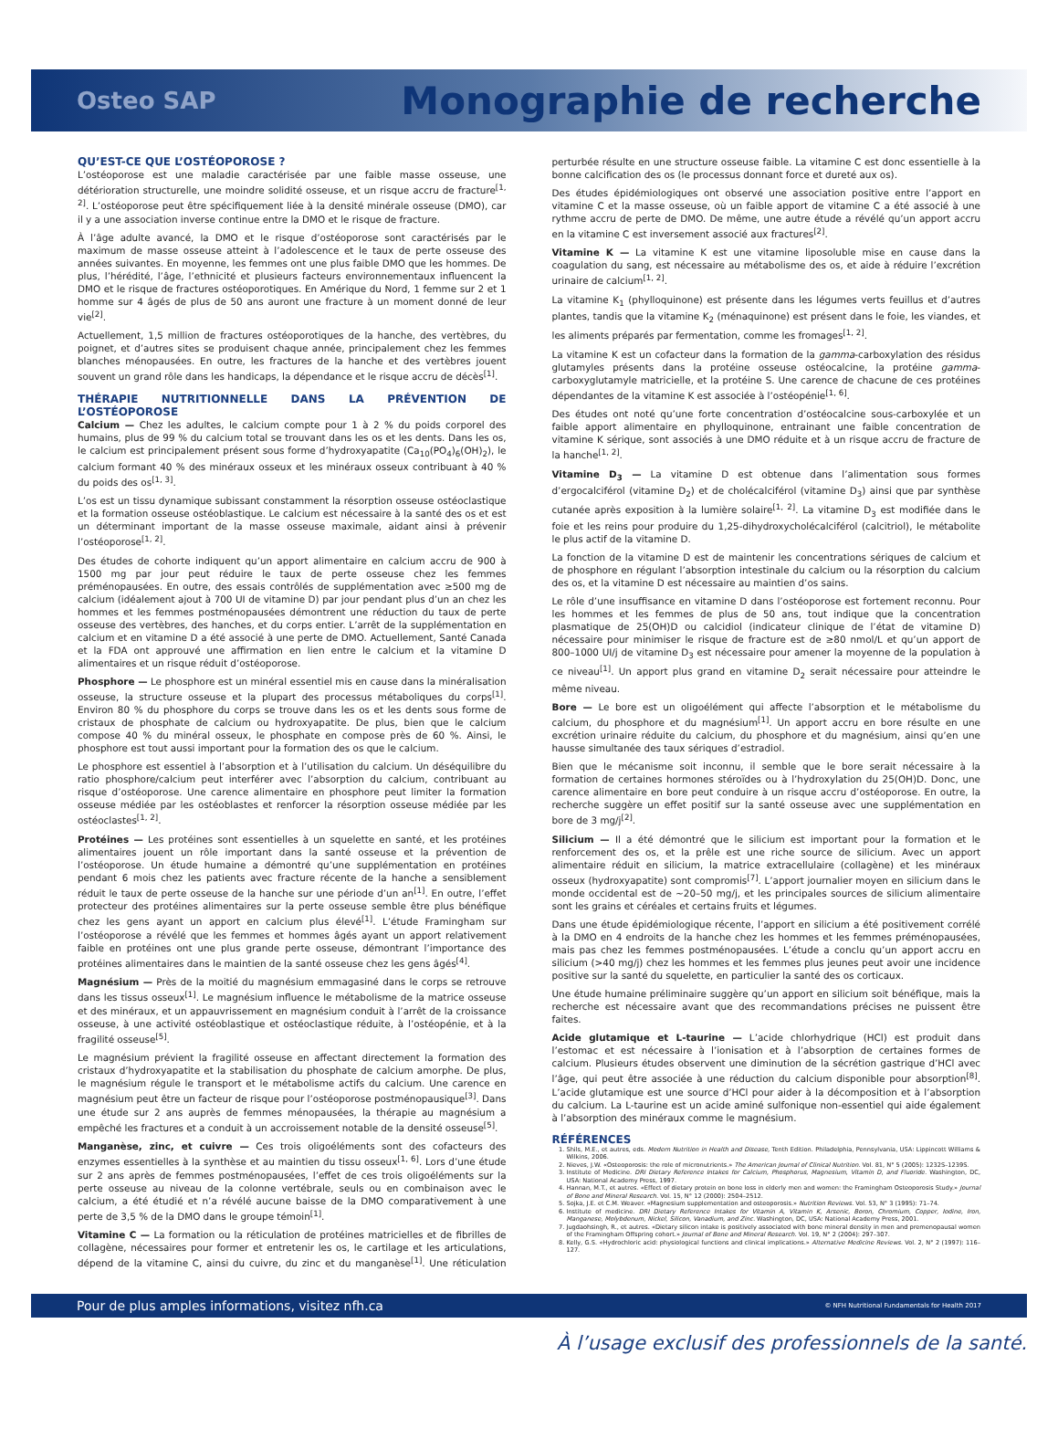Osteo SAP Monographie de recherche
QU’EST-CE QUE L’OSTÉOPOROSE ?
L’ostéoporose est une maladie caractérisée par une faible masse osseuse, une détérioration structurelle, une moindre solidité osseuse, et un risque accru de fracture<sup>[1, 2]</sup>. L’ostéoporose peut être spécifiquement liée à la densité minérale osseuse (DMO), car il y a une association inverse continue entre la DMO et le risque de fracture.
À l’âge adulte avancé, la DMO et le risque d’ostéoporose sont caractérisés par le maximum de masse osseuse atteint à l’adolescence et le taux de perte osseuse des années suivantes. En moyenne, les femmes ont une plus faible DMO que les hommes. De plus, l’hérédité, l’âge, l’ethnicité et plusieurs facteurs environnementaux influencent la DMO et le risque de fractures ostéoporotiques. En Amérique du Nord, 1 femme sur 2 et 1 homme sur 4 âgés de plus de 50 ans auront une fracture à un moment donné de leur vie<sup>[2]</sup>.
Actuellement, 1,5 million de fractures ostéoporotiques de la hanche, des vertèbres, du poignet, et d’autres sites se produisent chaque année, principalement chez les femmes blanches ménopausées. En outre, les fractures de la hanche et des vertèbres jouent souvent un grand rôle dans les handicaps, la dépendance et le risque accru de décès<sup>[1]</sup>.
THÉRAPIE NUTRITIONNELLE DANS LA PRÉVENTION DE L’OSTÉOPOROSE
Calcium — Chez les adultes, le calcium compte pour 1 à 2 % du poids corporel des humains, plus de 99 % du calcium total se trouvant dans les os et les dents. Dans les os, le calcium est principalement présent sous forme d’hydroxyapatite (Ca<sub>10</sub>(PO<sub>4</sub>)<sub>6</sub>(OH)<sub>2</sub>), le calcium formant 40 % des minéraux osseux et les minéraux osseux contribuant à 40 % du poids des os<sup>[1, 3]</sup>.
L’os est un tissu dynamique subissant constamment la résorption osseuse ostéoclastique et la formation osseuse ostéoblastique. Le calcium est nécessaire à la santé des os et est un déterminant important de la masse osseuse maximale, aidant ainsi à prévenir l’ostéoporose<sup>[1, 2]</sup>.
Des études de cohorte indiquent qu’un apport alimentaire en calcium accru de 900 à 1500 mg par jour peut réduire le taux de perte osseuse chez les femmes préménopausées. En outre, des essais contrôlés de supplémentation avec ≥500 mg de calcium (idéalement ajout à 700 UI de vitamine D) par jour pendant plus d’un an chez les hommes et les femmes postménopausées démontrent une réduction du taux de perte osseuse des vertèbres, des hanches, et du corps entier. L’arrêt de la supplémentation en calcium et en vitamine D a été associé à une perte de DMO. Actuellement, Santé Canada et la FDA ont approuvé une affirmation en lien entre le calcium et la vitamine D alimentaires et un risque réduit d’ostéoporose.
Phosphore — Le phosphore est un minéral essentiel mis en cause dans la minéralisation osseuse, la structure osseuse et la plupart des processus métaboliques du corps<sup>[1]</sup>. Environ 80 % du phosphore du corps se trouve dans les os et les dents sous forme de cristaux de phosphate de calcium ou hydroxyapatite. De plus, bien que le calcium compose 40 % du minéral osseux, le phosphate en compose près de 60 %. Ainsi, le phosphore est tout aussi important pour la formation des os que le calcium.
Le phosphore est essentiel à l’absorption et à l’utilisation du calcium. Un déséquilibre du ratio phosphore/calcium peut interférer avec l’absorption du calcium, contribuant au risque d’ostéoporose. Une carence alimentaire en phosphore peut limiter la formation osseuse médiée par les ostéoblastes et renforcer la résorption osseuse médiée par les ostéoclastes<sup>[1, 2]</sup>.
Protéines — Les protéines sont essentielles à un squelette en santé, et les protéines alimentaires jouent un rôle important dans la santé osseuse et la prévention de l’ostéoporose. Un étude humaine a démontré qu’une supplémentation en protéines pendant 6 mois chez les patients avec fracture récente de la hanche a sensiblement réduit le taux de perte osseuse de la hanche sur une période d’un an<sup>[1]</sup>. En outre, l’effet protecteur des protéines alimentaires sur la perte osseuse semble être plus bénéfique chez les gens ayant un apport en calcium plus élevé<sup>[1]</sup>. L’étude Framingham sur l’ostéoporose a révélé que les femmes et hommes âgés ayant un apport relativement faible en protéines ont une plus grande perte osseuse, démontrant l’importance des protéines alimentaires dans le maintien de la santé osseuse chez les gens âgés<sup>[4]</sup>.
Magnésium — Près de la moitié du magnésium emmagasiné dans le corps se retrouve dans les tissus osseux<sup>[1]</sup>. Le magnésium influence le métabolisme de la matrice osseuse et des minéraux, et un appauvrissement en magnésium conduit à l’arrêt de la croissance osseuse, à une activité ostéoblastique et ostéoclastique réduite, à l’ostéopénie, et à la fragilité osseuse<sup>[5]</sup>.
Le magnésium prévient la fragilité osseuse en affectant directement la formation des cristaux d’hydroxyapatite et la stabilisation du phosphate de calcium amorphe. De plus, le magnésium régule le transport et le métabolisme actifs du calcium. Une carence en magnésium peut être un facteur de risque pour l’ostéoporose postménopausique<sup>[3]</sup>. Dans une étude sur 2 ans auprès de femmes ménopausées, la thérapie au magnésium a empêché les fractures et a conduit à un accroissement notable de la densité osseuse<sup>[5]</sup>.
Manganèse, zinc, et cuivre — Ces trois oligoéléments sont des cofacteurs des enzymes essentielles à la synthèse et au maintien du tissu osseux<sup>[1, 6]</sup>. Lors d’une étude sur 2 ans après de femmes postménopausées, l’effet de ces trois oligoéléments sur la perte osseuse au niveau de la colonne vertébrale, seuls ou en combinaison avec le calcium, a été étudié et n’a révélé aucune baisse de la DMO comparativement à une perte de 3,5 % de la DMO dans le groupe témoin<sup>[1]</sup>.
Vitamine C — La formation ou la réticulation de protéines matricielles et de fibrilles de collagène, nécessaires pour former et entretenir les os, le cartilage et les articulations, dépend de la vitamine C, ainsi du cuivre, du zinc et du manganèse<sup>[1]</sup>. Une réticulation perturbée résulte en une structure osseuse faible. La vitamine C est donc essentielle à la bonne calcification des os (le processus donnant force et dureté aux os).
Des études épidémiologiques ont observé une association positive entre l’apport en vitamine C et la masse osseuse, où un faible apport de vitamine C a été associé à une rythme accru de perte de DMO. De même, une autre étude a révélé qu’un apport accru en la vitamine C est inversement associé aux fractures<sup>[2]</sup>.
Vitamine K — La vitamine K est une vitamine liposoluble mise en cause dans la coagulation du sang, est nécessaire au métabolisme des os, et aide à réduire l’excrétion urinaire de calcium<sup>[1, 2]</sup>.
La vitamine K<sub>1</sub> (phylloquinone) est présente dans les légumes verts feuillus et d’autres plantes, tandis que la vitamine K<sub>2</sub> (ménaquinone) est présent dans le foie, les viandes, et les aliments préparés par fermentation, comme les fromages<sup>[1, 2]</sup>.
La vitamine K est un cofacteur dans la formation de la gamma-carboxylation des résidus glutamyles présents dans la protéine osseuse ostéocalcine, la protéine gamma-carboxyglutamyle matricielle, et la protéine S. Une carence de chacune de ces protéines dépendantes de la vitamine K est associée à l’ostéopénie<sup>[1, 6]</sup>.
Des études ont noté qu’une forte concentration d’ostéocalcine sous-carboxylée et un faible apport alimentaire en phylloquinone, entrainant une faible concentration de vitamine K sérique, sont associés à une DMO réduite et à un risque accru de fracture de la hanche<sup>[1, 2]</sup>.
Vitamine D<sub>3</sub> — La vitamine D est obtenue dans l’alimentation sous formes d’ergocalciférol (vitamine D<sub>2</sub>) et de cholécalciférol (vitamine D<sub>3</sub>) ainsi que par synthèse cutanée après exposition à la lumière solaire<sup>[1, 2]</sup>. La vitamine D<sub>3</sub> est modifiée dans le foie et les reins pour produire du 1,25-dihydroxycholécalciférol (calcitriol), le métabolite le plus actif de la vitamine D.
La fonction de la vitamine D est de maintenir les concentrations sériques de calcium et de phosphore en régulant l’absorption intestinale du calcium ou la résorption du calcium des os, et la vitamine D est nécessaire au maintien d’os sains.
Le rôle d’une insuffisance en vitamine D dans l’ostéoporose est fortement reconnu. Pour les hommes et les femmes de plus de 50 ans, tout indique que la concentration plasmatique de 25(OH)D ou calcidiol (indicateur clinique de l’état de vitamine D) nécessaire pour minimiser le risque de fracture est de ≥80 nmol/L et qu’un apport de 800–1000 UI/j de vitamine D<sub>3</sub> est nécessaire pour amener la moyenne de la population à ce niveau<sup>[1]</sup>. Un apport plus grand en vitamine D<sub>2</sub> serait nécessaire pour atteindre le même niveau.
Bore — Le bore est un oligoélément qui affecte l’absorption et le métabolisme du calcium, du phosphore et du magnésium<sup>[1]</sup>. Un apport accru en bore résulte en une excrétion urinaire réduite du calcium, du phosphore et du magnésium, ainsi qu’en une hausse simultanée des taux sériques d’estradiol.
Bien que le mécanisme soit inconnu, il semble que le bore serait nécessaire à la formation de certaines hormones stéroïdes ou à l’hydroxylation du 25(OH)D. Donc, une carence alimentaire en bore peut conduire à un risque accru d’ostéoporose. En outre, la recherche suggère un effet positif sur la santé osseuse avec une supplémentation en bore de 3 mg/j<sup>[2]</sup>.
Silicium — Il a été démontré que le silicium est important pour la formation et le renforcement des os, et la prêle est une riche source de silicium. Avec un apport alimentaire réduit en silicium, la matrice extracellulaire (collagène) et les minéraux osseux (hydroxyapatite) sont compromis<sup>[7]</sup>. L’apport journalier moyen en silicium dans le monde occidental est de ~20–50 mg/j, et les principales sources de silicium alimentaire sont les grains et céréales et certains fruits et légumes.
Dans une étude épidémiologique récente, l’apport en silicium a été positivement corrélé à la DMO en 4 endroits de la hanche chez les hommes et les femmes préménopausées, mais pas chez les femmes postménopausées. L’étude a conclu qu’un apport accru en silicium (>40 mg/j) chez les hommes et les femmes plus jeunes peut avoir une incidence positive sur la santé du squelette, en particulier la santé des os corticaux.
Une étude humaine préliminaire suggère qu’un apport en silicium soit bénéfique, mais la recherche est nécessaire avant que des recommandations précises ne puissent être faites.
Acide glutamique et L-taurine — L’acide chlorhydrique (HCl) est produit dans l’estomac et est nécessaire à l’ionisation et à l’absorption de certaines formes de calcium. Plusieurs études observent une diminution de la sécrétion gastrique d’HCl avec l’âge, qui peut être associée à une réduction du calcium disponible pour absorption<sup>[8]</sup>. L’acide glutamique est une source d’HCl pour aider à la décomposition et à l’absorption du calcium. La L-taurine est un acide aminé sulfonique non-essentiel qui aide également à l’absorption des minéraux comme le magnésium.
RÉFÉRENCES
1. Shils, M.E., et autres, eds. Modern Nutrition in Health and Disease, Tenth Edition. Philadelphia, Pennsylvania, USA: Lippincott Williams & Wilkins, 2006.
2. Nieves, J.W. «Osteoporosis: the role of micronutrients.» The American Journal of Clinical Nutrition. Vol. 81, N° 5 (2005): 1232S–1239S.
3. Institute of Medicine. DRI Dietary Reference Intakes for Calcium, Phosphorus, Magnesium, Vitamin D, and Fluoride. Washington, DC, USA: National Academy Press, 1997.
4. Hannan, M.T., et autres. «Effect of dietary protein on bone loss in elderly men and women: the Framingham Osteoporosis Study.» Journal of Bone and Mineral Research. Vol. 15, N° 12 (2000): 2504–2512.
5. Sojka, J.E. et C.M. Weaver. «Magnesium supplementation and osteoporosis.» Nutrition Reviews. Vol. 53, N° 3 (1995): 71–74.
6. Institute of medicine. DRI Dietary Reference Intakes for Vitamin A, Vitamin K, Arsenic, Boron, Chromium, Copper, Iodine, Iron, Manganese, Molybdenum, Nickel, Silicon, Vanadium, and Zinc. Washington, DC, USA: National Academy Press, 2001.
7. Jugdaohsingh, R., et autres. «Dietary silicon intake is positively associated with bone mineral density in men and premenopausal women of the Framingham Offspring cohort.» Journal of Bone and Mineral Research. Vol. 19, N° 2 (2004): 297–307.
8. Kelly, G.S. «Hydrochloric acid: physiological functions and clinical implications.» Alternative Medicine Reviews. Vol. 2, N° 2 (1997): 116–127.
Pour de plus amples informations, visitez nfh.ca © NFH Nutritional Fundamentals for Health 2017
À l’usage exclusif des professionnels de la santé.